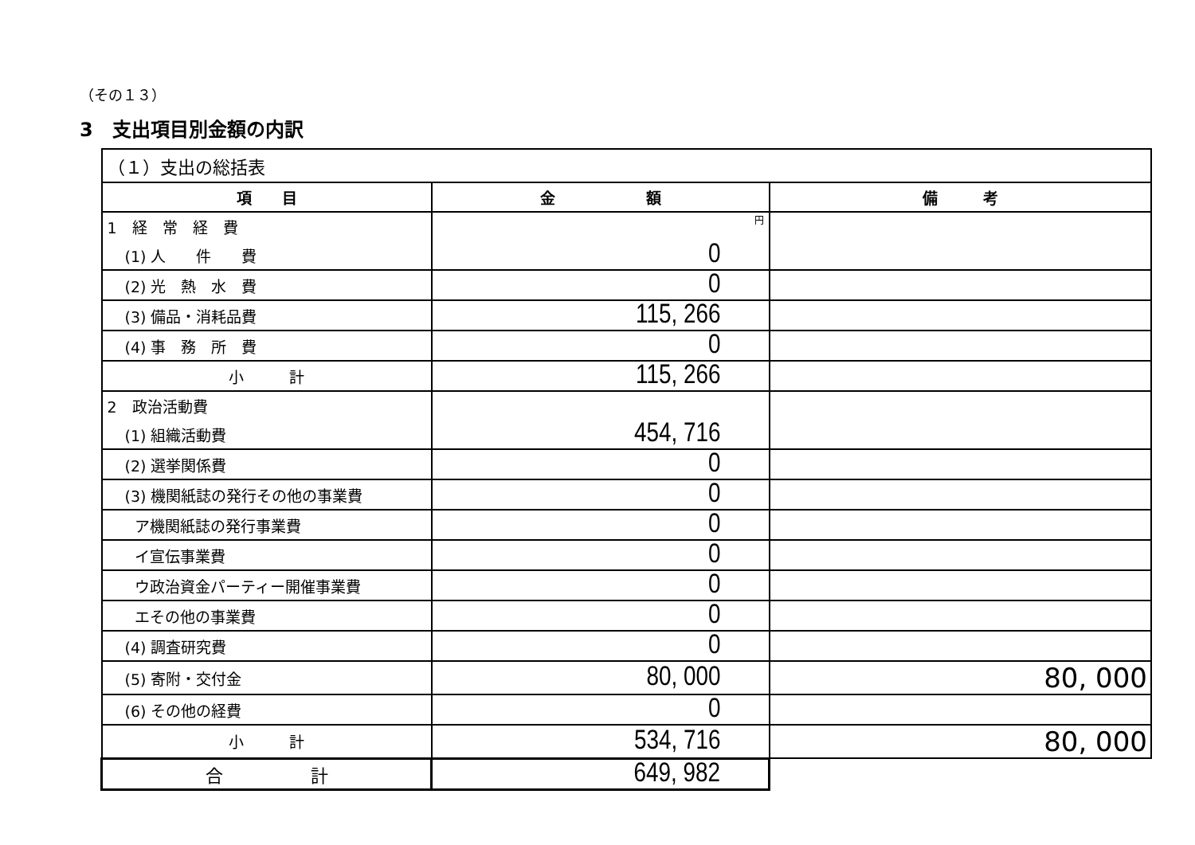（その１３）
3　支出項目別金額の内訳
| （１）支出の総括表 | | |
| 項 目 | 金 額 | 備 考 |
| 1 経 常 経 費 | 円 | |
| (1) 人 件 費 | 0 | |
| (2) 光 熱 水 費 | 0 | |
| (3) 備品・消耗品費 | 115, 266 | |
| (4) 事 務 所 費 | 0 | |
| 小 計 | 115, 266 | |
| 2 政治活動費 | | |
| (1) 組織活動費 | 454, 716 | |
| (2) 選挙関係費 | 0 | |
| (3) 機関紙誌の発行その他の事業費 | 0 | |
| ア機関紙誌の発行事業費 | 0 | |
| イ宣伝事業費 | 0 | |
| ウ政治資金パーティー開催事業費 | 0 | |
| エその他の事業費 | 0 | |
| (4) 調査研究費 | 0 | |
| (5) 寄附・交付金 | 80, 000 | 80, 000 |
| (6) その他の経費 | 0 | |
| 小 計 | 534, 716 | 80, 000 |
| 合 計 | 649, 982 | |